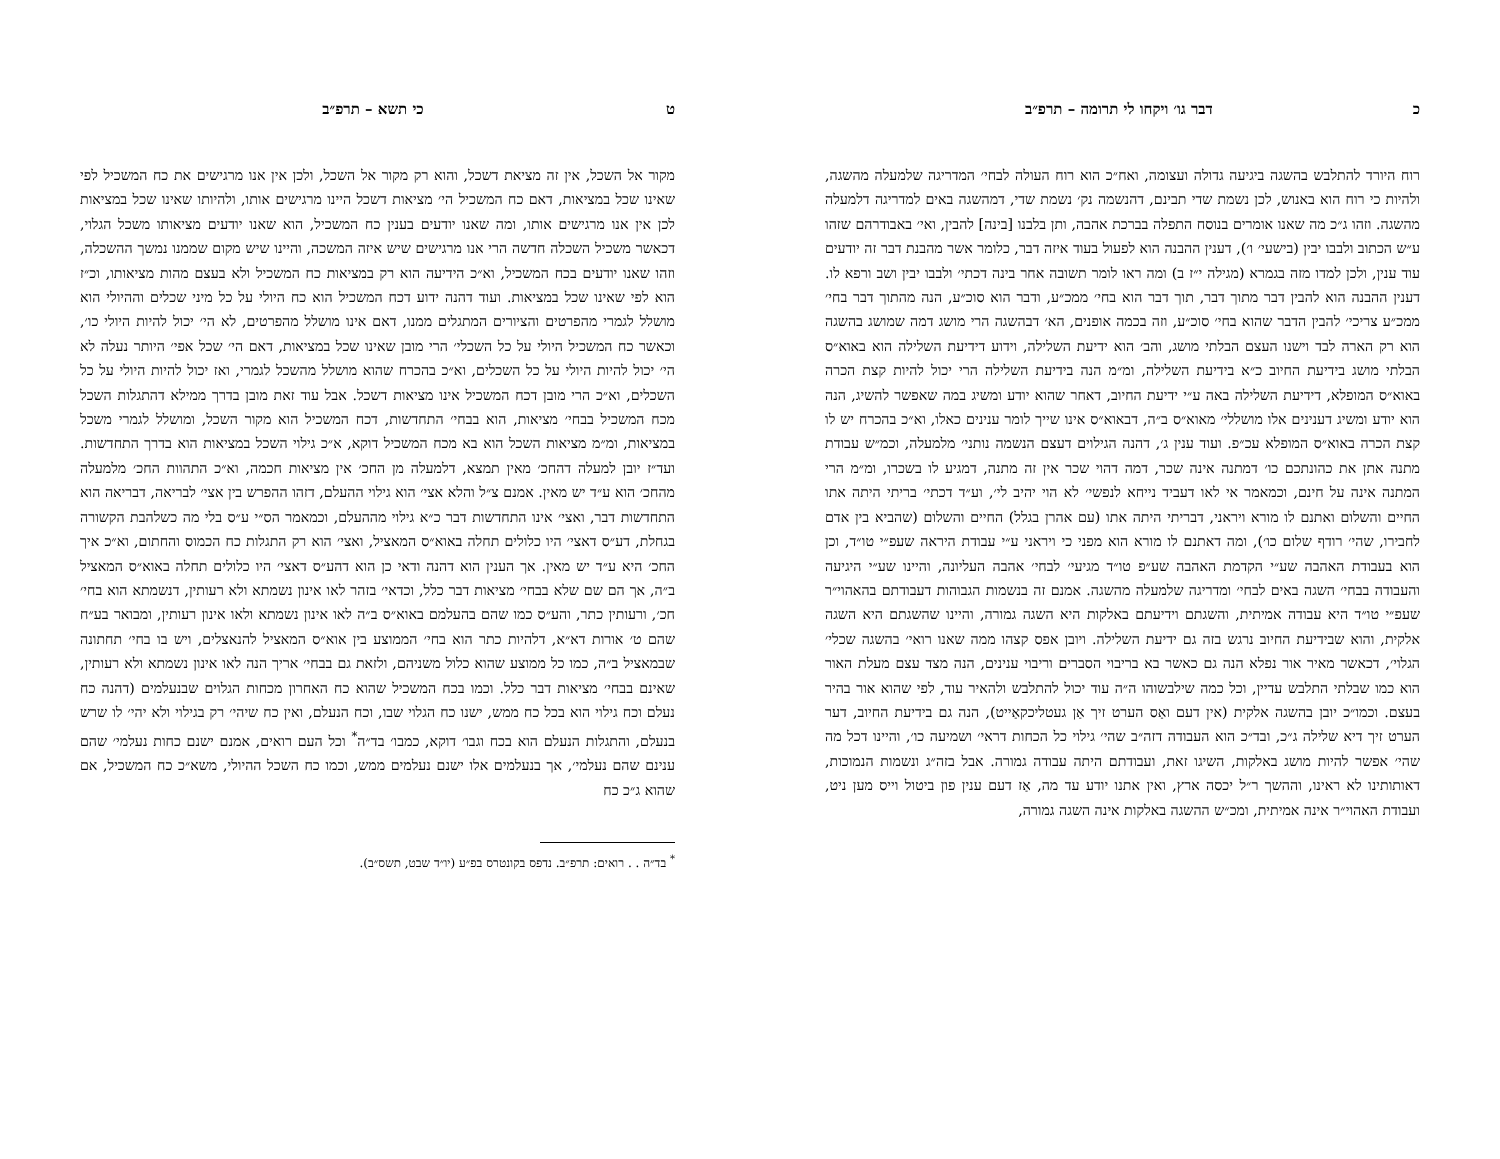כ דבר גו׳ ויקחו לי תרומה – תרפ״ב
רוח היורד להתלבש בהשגה ביגיעה גדולה ועצומה, ואח״כ הוא רוח העולה לבחי׳ המדריגה שלמעלה מהשגה, ולהיות כי רוח הוא באנוש, לכן נשמת שדי תבינם, דהנשמה נק׳ נשמת שדי, דמהשגה באים למדריגה דלמעלה מהשגה. וזהו ג״כ מה שאנו אומרים בנוסח התפלה בברכת אהבה, ותן בלבנו [בינה] להבין, ואי׳ באבודרהם שזהו ע״ש הכתוב ולבבו יבין (בישעי׳ ו׳), דענין ההבנה הוא לפעול בעוד איזה דבר, כלומר אשר מהבנת דבר זה יודעים עוד ענין, ולכן למדו מזה בגמרא (מגילה י״ז ב) ומה ראו לומר תשובה אחר בינה דכתי׳ ולבבו יבין ושב ורפא לו. דענין ההבנה הוא להבין דבר מתוך דבר, תוך דבר הוא בחי׳ ממכ״ע, ודבר הוא סוכ״ע, הנה מהתוך דבר בחי׳ ממכ״ע צריכי׳ להבין הדבר שהוא בחי׳ סוכ״ע, וזה בכמה אופנים, הא׳ דבהשגה הרי מושג דמה שמושג בהשגה הוא רק הארה לבד וישנו העצם הבלתי מושג, והב׳ הוא ידיעת השלילה, וידוע דידיעת השלילה הוא באוא״ס הבלתי מושג בידיעת החיוב כ״א בידיעת השלילה, ומ״מ הנה בידיעת השלילה הרי יכול להיות קצת הכרה באוא״ס המופלא, דידיעת השלילה באה ע״י ידיעת החיוב, דאחר שהוא יודע ומשיג במה שאפשר להשיג, הנה הוא יודע ומשיג דענינים אלו מושללי׳ מאוא״ס ב״ה, דבאוא״ס אינו שייך לומר ענינים כאלו, וא״כ בהכרח יש לו קצת הכרה באוא״ס המופלא עכ״פ. ועוד ענין ג׳, דהנה הגילוים דעצם הנשמה נותני׳ מלמעלה, וכמ״ש עבודת מתנה אתן את כהונתכם כו׳ דמתנה אינה שכר, דמה דהוי שכר אין זה מתנה, דמגיע לו בשכרו, ומ״מ הרי המתנה אינה על חינם, וכמאמר אי לאו דעביד נייחא לנפשי׳ לא הוי יהיב לי׳, וע״ד דכתי׳ בריתי היתה אתו החיים והשלום ואתנם לו מורא ויראני, דבריתי היתה אתו (עם אהרן בגלל) החיים והשלום (שהביא בין אדם לחבירו, שהי׳ רודף שלום כו׳), ומה דאתנם לו מורא הוא מפני כי ויראני ע״י עבודת היראה שעפ״י טו״ד, וכן הוא בעבודת האהבה שע״י הקדמת האהבה שע״פ טו״ד מגיעי׳ לבחי׳ אהבה העליונה, והיינו שע״י היגיעה והעבודה בבחי׳ השגה באים לבחי׳ ומדריגה שלמעלה מהשגה. אמנם זה בנשמות הגבוהות דעבודתם בהאהוי״ר שעפ״י טו״ד היא עבודה אמיתית, והשגתם וידיעתם באלקות היא השגה גמורה, והיינו שהשגתם היא השגה אלקית, והוא שבידיעת החיוב נרגש בזה גם ידיעת השלילה. ויובן אפס קצהו ממה שאנו רואי׳ בהשגה שכלי׳ הגלוי׳, דכאשר מאיר אור נפלא הנה גם כאשר בא בריבוי הסברים וריבוי ענינים, הנה מצד עצם מעלת האור הוא כמו שבלתי התלבש עדיין, וכל כמה שילבשוהו ה״ה עוד יכול להתלבש ולהאיר עוד, לפי שהוא אור בהיר בעצם. וכמו״כ יובן בהשגה אלקית (אין דעם ואַס הערט זיך אַן געטליכקאַייט), הנה גם בידיעת החיוב, דער הערט זיך דיא שלילה ג״כ, ובד״כ הוא העבודה דזה״ב שהי׳ גילוי כל הכחות דראי׳ ושמיעה כו׳, והיינו דכל מה שהי׳ אפשר להיות מושג באלקות, השיגו זאת, ועבודתם היתה עבודה גמורה. אבל בזה״ג ונשמות הנמוכות, דאותותינו לא ראינו, וההשך ר״ל יכסה ארץ, ואין אתנו יודע עד מה, אַז דעם ענין פון ביטול וייס מען ניט, ועבודת האהוי״ר אינה אמיתית, ומכ״ש ההשגה באלקות אינה השגה גמורה,
ט כי תשא – תרפ״ב
מקור אל השכל, אין זה מציאת דשכל, והוא רק מקור אל השכל, ולכן אין אנו מרגישים את כח המשכיל לפי שאינו שכל במציאות, דאם כח המשכיל הי׳ מציאות דשכל היינו מרגישים אותו, ולהיותו שאינו שכל במציאות לכן אין אנו מרגישים אותו, ומה שאנו יודעים בענין כח המשכיל, הוא שאנו יודעים מציאותו משכל הגלוי, דכאשר משכיל השכלה חדשה הרי אנו מרגישים שיש איזה המשכה, והיינו שיש מקום שממנו נמשך ההשכלה, וזהו שאנו יודעים בכח המשכיל, וא״כ הידיעה הוא רק במציאות כח המשכיל ולא בעצם מהות מציאותו, וכ״ז הוא לפי שאינו שכל במציאות. ועוד דהנה ידוע דכח המשכיל הוא כח היולי על כל מיני שכלים וההיולי הוא מושלל לגמרי מהפרטים והציורים המתגלים ממנו, דאם אינו מושלל מהפרטים, לא הי׳ יכול להיות היולי כו׳, וכאשר כח המשכיל היולי על כל השכלי׳ הרי מובן שאינו שכל במציאות, דאם הי׳ שכל אפי׳ היותר נעלה לא הי׳ יכול להיות היולי על כל השכלים, וא״כ בהכרח שהוא מושלל מהשכל לגמרי, ואז יכול להיות היולי על כל השכלים, וא״כ הרי מובן דכח המשכיל אינו מציאות דשכל. אבל עוד זאת מובן בדרך ממילא דהתגלות השכל מכח המשכיל בבחי׳ מציאות, הוא בבחי׳ התחדשות, דכח המשכיל הוא מקור השכל, ומושלל לגמרי משכל במציאות, ומ״מ מציאות השכל הוא בא מכח המשכיל דוקא, א״כ גילוי השכל במציאות הוא בדרך התחדשות. ועד״ז יובן למעלה דהחכ׳ מאין תמצא, דלמעלה מן החכ׳ אין מציאות חכמה, וא״כ התהוות החכ׳ מלמעלה מהחכ׳ הוא ע״ד יש מאין. אמנם צ״ל והלא אצי׳ הוא גילוי ההעלם, דזהו ההפרש בין אצי׳ לבריאה, דבריאה הוא התחדשות דבר, ואצי׳ אינו התחדשות דבר כ״א גילוי מההעלם, וכמאמר הס״י ע״ס בלי מה כשלהבת הקשורה בגחלת, דע״ס דאצי׳ היו כלולים תחלה באוא״ס המאציל, ואצי׳ הוא רק התגלות כח הכמוס והחתום, וא״כ איך החכ׳ היא ע״ד יש מאין. אך הענין הוא דהנה ודאי כן הוא דהע״ס דאצי׳ היו כלולים תחלה באוא״ס המאציל ב״ה, אך הם שם שלא בבחי׳ מציאות דבר כלל, וכדאי׳ בזהר לאו אינון נשמתא ולא רעותין, דנשמתא הוא בחי׳ חכ׳, ורעותין כתר, והע״ס כמו שהם בהעלמם באוא״ס ב״ה לאו אינון נשמתא ולאו אינון רעותין, ומבואר בע״ח שהם ט׳ אורות דא״א, דלהיות כתר הוא בחי׳ הממוצע בין אוא״ס המאציל להנאצלים, ויש בו בחי׳ תחתונה שבמאציל ב״ה, כמו כל ממוצע שהוא כלול משניהם, ולזאת גם בבחי׳ אריך הנה לאו אינון נשמתא ולא רעותין, שאינם בבחי׳ מציאות דבר כלל. וכמו בכח המשכיל שהוא כח האחרון מכחות הגלוים שבנעלמים (דהנה כח נעלם וכח גילוי הוא בכל כח ממש, ישנו כח הגלוי שבו, וכח הנעלם, ואין כח שיהי׳ רק בגילוי ולא יהי׳ לו שרש בנעלם, והתגלות הנעלם הוא בכח וגבו׳ דוקא, כמבו׳ בד״ה<sup>*</sup> וכל העם רואים, אמנם ישנם כחות נעלמי׳ שהם ענינם שהם נעלמי׳, אך בנעלמים אלו ישנם נעלמים ממש, וכמו כח השכל ההיולי, משא״כ כח המשכיל, אם שהוא ג״כ כח
<sup>*</sup> בד״ה . . רואים: תרפ״ב. נדפס בקונטרס בפ״ע (יו״ד שבט, תשס״ב).